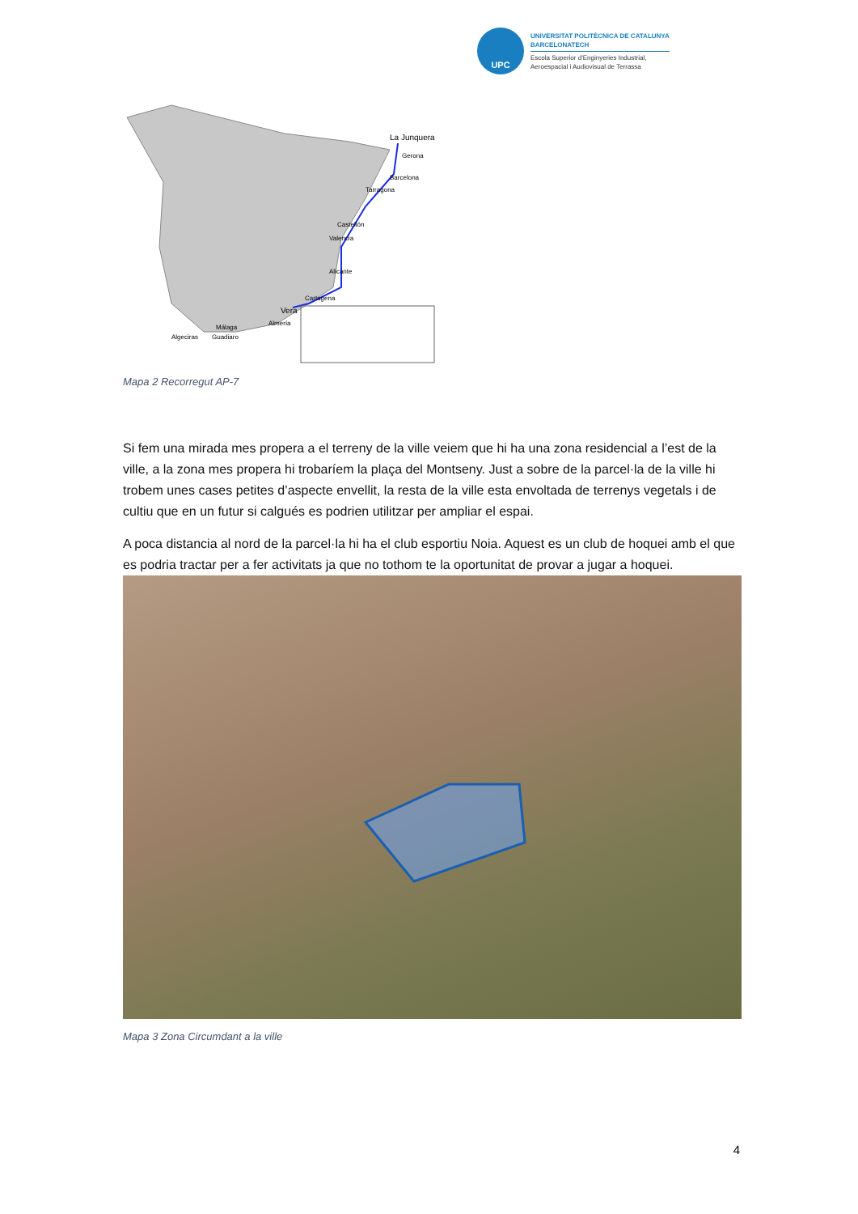UPC
UNIVERSITAT POLITÈCNICA DE CATALUNYA
BARCELONATECH
Escola Superior d'Enginyeries Industrial,
Aeroespacial i Audiovisual de Terrassa
La Junquera
Gerona
Barcelona
Tarragona
Castellón
Valencia
Alicante
Cartagena
Vera
Almería
Málaga
Algeciras
Guadiaro
Mapa 2 Recorregut AP-7
Si fem una mirada mes propera a el terreny de la ville veiem que hi ha una zona residencial a l’est de la ville, a la zona mes propera hi trobaríem la plaça del Montseny. Just a sobre de la parcel·la de la ville hi trobem unes cases petites d’aspecte envellit, la resta de la ville esta envoltada de terrenys vegetals i de cultiu que en un futur si calgués es podrien utilitzar per ampliar el espai.
A poca distancia al nord de la parcel·la hi ha el club esportiu Noia. Aquest es un club de hoquei amb el que es podria tractar per a fer activitats ja que no tothom te la oportunitat de provar a jugar a hoquei.
Mapa 3 Zona Circumdant a la ville
4